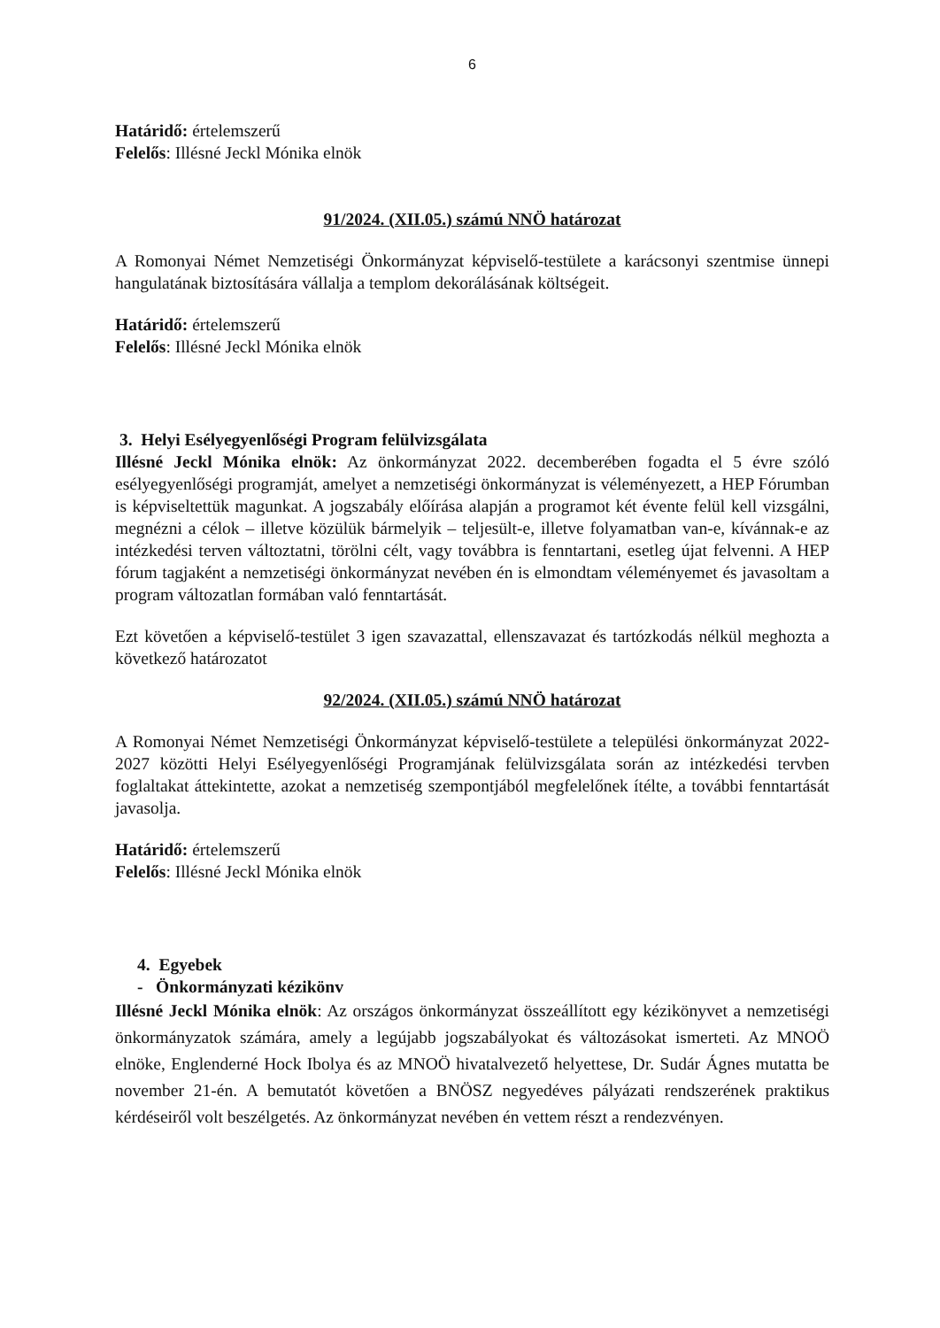6
Határidő: értelemszerű
Felelős: Illésné Jeckl Mónika elnök
91/2024. (XII.05.) számú NNÖ határozat
A Romonyai Német Nemzetiségi Önkormányzat képviselő-testülete a karácsonyi szentmise ünnepi hangulatának biztosítására vállalja a templom dekorálásának költségeit.
Határidő: értelemszerű
Felelős: Illésné Jeckl Mónika elnök
3. Helyi Esélyegyenlőségi Program felülvizsgálata
Illésné Jeckl Mónika elnök: Az önkormányzat 2022. decemberében fogadta el 5 évre szóló esélyegyenlőségi programját, amelyet a nemzetiségi önkormányzat is véleményezett, a HEP Fórumban is képviseltettük magunkat. A jogszabály előírása alapján a programot két évente felül kell vizsgálni, megnézni a célok – illetve közülük bármelyik – teljesült-e, illetve folyamatban van-e, kívánnak-e az intézkedési terven változtatni, törölni célt, vagy továbbra is fenntartani, esetleg újat felvenni. A HEP fórum tagjaként a nemzetiségi önkormányzat nevében én is elmondtam véleményemet és javasoltam a program változatlan formában való fenntartását.
Ezt követően a képviselő-testület 3 igen szavazattal, ellenszavazat és tartózkodás nélkül meghozta a következő határozatot
92/2024. (XII.05.) számú NNÖ határozat
A Romonyai Német Nemzetiségi Önkormányzat képviselő-testülete a települési önkormányzat 2022-2027 közötti Helyi Esélyegyenlőségi Programjának felülvizsgálata során az intézkedési tervben foglaltakat áttekintette, azokat a nemzetiség szempontjából megfelelőnek ítélte, a további fenntartását javasolja.
Határidő: értelemszerű
Felelős: Illésné Jeckl Mónika elnök
4. Egyebek
- Önkormányzati kézikönv
Illésné Jeckl Mónika elnök: Az országos önkormányzat összeállított egy kézikönyvet a nemzetiségi önkormányzatok számára, amely a legújabb jogszabályokat és változásokat ismerteti. Az MNOÖ elnöke, Englenderné Hock Ibolya és az MNOÖ hivatalvezető helyettese, Dr. Sudár Ágnes mutatta be november 21-én. A bemutatót követően a BNÖSZ negyedéves pályázati rendszerének praktikus kérdéseiről volt beszélgetés. Az önkormányzat nevében én vettem részt a rendezvényen.